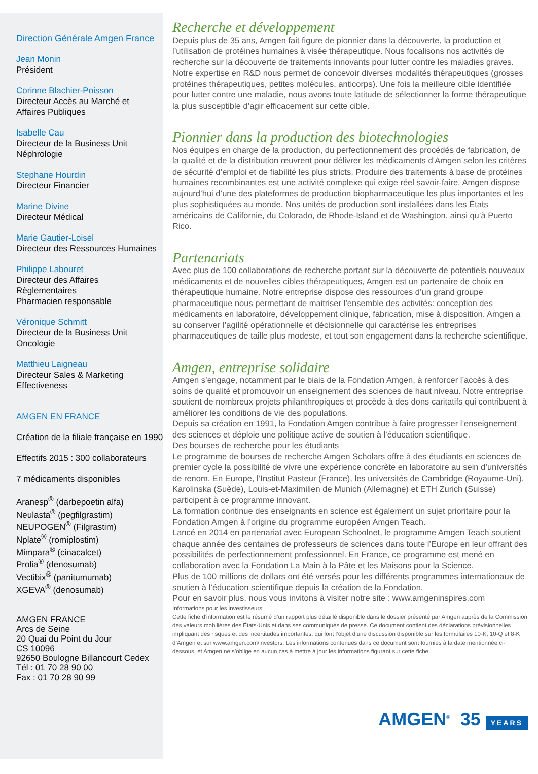Direction Générale Amgen France
Jean Monin
Président
Corinne Blachier-Poisson
Directeur Accès au Marché et
Affaires Publiques
Isabelle Cau
Directeur de la Business Unit
Néphrologie
Stephane Hourdin
Directeur Financier
Marine Divine
Directeur Médical
Marie Gautier-Loisel
Directeur des Ressources Humaines
Philippe Labouret
Directeur des Affaires
Règlementaires
Pharmacien responsable
Véronique Schmitt
Directeur de la Business Unit
Oncologie
Matthieu Laigneau
Directeur Sales & Marketing
Effectiveness
AMGEN EN FRANCE
Création de la filiale française en 1990
Effectifs 2015 : 300 collaborateurs
7 médicaments disponibles
Aranesp<sup>®</sup> (darbepoetin alfa)
Neulasta<sup>®</sup> (pegfilgrastim)
NEUPOGEN<sup>®</sup> (Filgrastim)
Nplate<sup>®</sup> (romiplostim)
Mimpara<sup>®</sup> (cinacalcet)
Prolia<sup>®</sup> (denosumab)
Vectibix<sup>®</sup> (panitumumab)
XGEVA<sup>®</sup> (denosumab)
AMGEN FRANCE
Arcs de Seine
20 Quai du Point du Jour
CS 10096
92650 Boulogne Billancourt Cedex
Tél : 01 70 28 90 00
Fax : 01 70 28 90 99
Recherche et développement
Depuis plus de 35 ans, Amgen fait figure de pionnier dans la découverte, la production et l’utilisation de protéines humaines à visée thérapeutique. Nous focalisons nos activités de recherche sur la découverte de traitements innovants pour lutter contre les maladies graves. Notre expertise en R&D nous permet de concevoir diverses modalités thérapeutiques (grosses protéines thérapeutiques, petites molécules, anticorps). Une fois la meilleure cible identifiée pour lutter contre une maladie, nous avons toute latitude de sélectionner la forme thérapeutique la plus susceptible d’agir efficacement sur cette cible.
Pionnier dans la production des biotechnologies
Nos équipes en charge de la production, du perfectionnement des procédés de fabrication, de la qualité et de la distribution œuvrent pour délivrer les médicaments d’Amgen selon les critères de sécurité d’emploi et de fiabilité les plus stricts. Produire des traitements à base de protéines humaines recombinantes est une activité complexe qui exige réel savoir-faire. Amgen dispose aujourd’hui d’une des plateformes de production biopharmaceutique les plus importantes et les plus sophistiquées au monde. Nos unités de production sont installées dans les États américains de Californie, du Colorado, de Rhode-Island et de Washington, ainsi qu’à Puerto Rico.
Partenariats
Avec plus de 100 collaborations de recherche portant sur la découverte de potentiels nouveaux médicaments et de nouvelles cibles thérapeutiques, Amgen est un partenaire de choix en thérapeutique humaine. Notre entreprise dispose des ressources d’un grand groupe pharmaceutique nous permettant de maitriser l’ensemble des activités: conception des médicaments en laboratoire, développement clinique, fabrication, mise à disposition. Amgen a su conserver l’agilité opérationnelle et décisionnelle qui caractérise les entreprises pharmaceutiques de taille plus modeste, et tout son engagement dans la recherche scientifique.
Amgen, entreprise solidaire
Amgen s’engage, notamment par le biais de la Fondation Amgen, à renforcer l’accès à des soins de qualité et promouvoir un enseignement des sciences de haut niveau. Notre entreprise soutient de nombreux projets philanthropiques et procède à des dons caritatifs qui contribuent à améliorer les conditions de vie des populations.
Depuis sa création en 1991, la Fondation Amgen contribue à faire progresser l’enseignement des sciences et déploie une politique active de soutien à l’éducation scientifique.
Des bourses de recherche pour les étudiants
Le programme de bourses de recherche Amgen Scholars offre à des étudiants en sciences de premier cycle la possibilité de vivre une expérience concrète en laboratoire au sein d’universités de renom. En Europe, l’Institut Pasteur (France), les universités de Cambridge (Royaume-Uni), Karolinska (Suède), Louis-et-Maximilien de Munich (Allemagne) et ETH Zurich (Suisse) participent à ce programme innovant.
La formation continue des enseignants en science est également un sujet prioritaire pour la Fondation Amgen à l’origine du programme européen Amgen Teach.
Lancé en 2014 en partenariat avec European Schoolnet, le programme Amgen Teach soutient chaque année des centaines de professeurs de sciences dans toute l’Europe en leur offrant des possibilités de perfectionnement professionnel. En France, ce programme est mené en collaboration avec la Fondation La Main à la Pâte et les Maisons pour la Science.
Plus de 100 millions de dollars ont été versés pour les différents programmes internationaux de soutien à l’éducation scientifique depuis la création de la Fondation.
Pour en savoir plus, nous vous invitons à visiter notre site : www.amgeninspires.com
Informations pour les investisseurs
Cette fiche d’information est le résumé d’un rapport plus détaillé disponible dans le dossier présenté par Amgen auprès de la Commission des valeurs mobilières des États-Unis et dans ses communiqués de presse. Ce document contient des déclarations prévisionnelles impliquant des risques et des incertitudes importantes, qui font l’objet d’une discussion disponible sur les formulaires 10-K, 10-Q et 8-K d’Amgen et sur www.amgen.com/investors. Les informations contenues dans ce document sont fournies à la date mentionnée ci-dessous, et Amgen ne s’oblige en aucun cas à mettre à jour les informations figurant sur cette fiche.
AMGEN<sup>®</sup> 35 YEARS